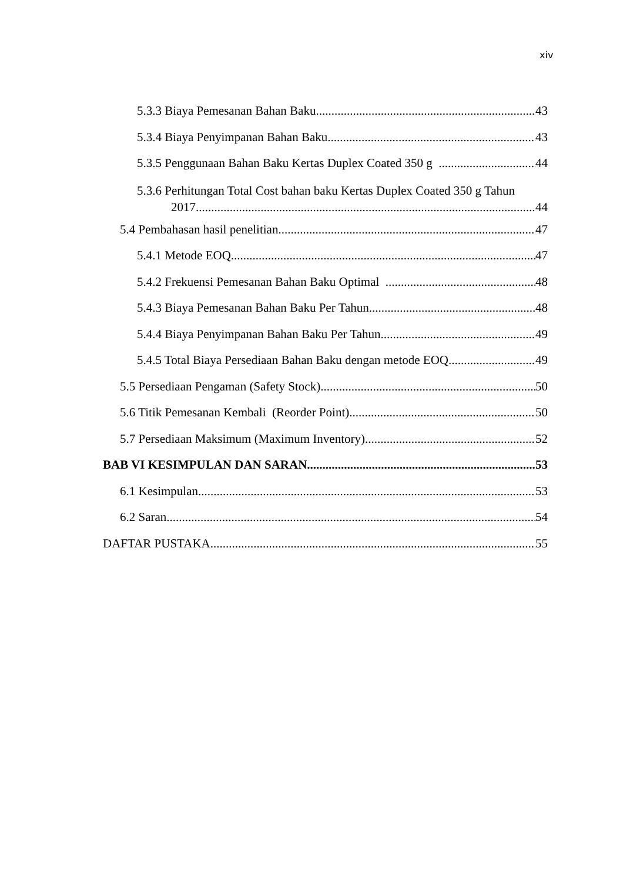xiv
5.3.3 Biaya Pemesanan Bahan Baku 43
5.3.4 Biaya Penyimpanan Bahan Baku 43
5.3.5 Penggunaan Bahan Baku Kertas Duplex Coated 350 g 44
5.3.6 Perhitungan Total Cost bahan baku Kertas Duplex Coated 350 g Tahun
2017 44
5.4 Pembahasan hasil penelitian 47
5.4.1 Metode EOQ 47
5.4.2 Frekuensi Pemesanan Bahan Baku Optimal 48
5.4.3 Biaya Pemesanan Bahan Baku Per Tahun 48
5.4.4 Biaya Penyimpanan Bahan Baku Per Tahun 49
5.4.5 Total Biaya Persediaan Bahan Baku dengan metode EOQ 49
5.5 Persediaan Pengaman (Safety Stock) 50
5.6 Titik Pemesanan Kembali (Reorder Point) 50
5.7 Persediaan Maksimum (Maximum Inventory) 52
BAB VI KESIMPULAN DAN SARAN 53
6.1 Kesimpulan 53
6.2 Saran 54
DAFTAR PUSTAKA 55